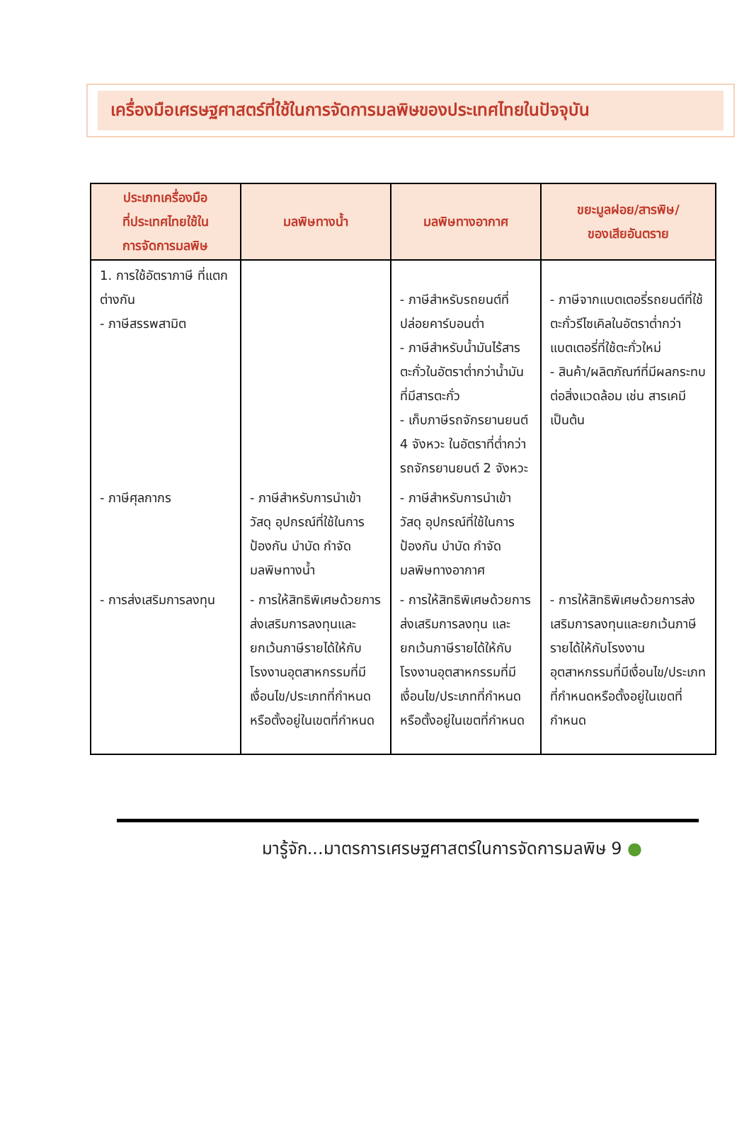เครื่องมือเศรษฐศาสตร์ที่ใช้ในการจัดการมลพิษของประเทศไทยในปัจจุบัน
| ประเภทเครื่องมือ ที่ประเทศไทยใช้ใน การจัดการมลพิษ | มลพิษทางน้ำ | มลพิษทางอากาศ | ขยะมูลฝอย/สารพิษ/ ของเสียอันตราย |
| --- | --- | --- | --- |
| 1. การใช้อัตราภาษี ที่แตกต่างกัน - ภาษีสรรพสามิต | | - ภาษีสำหรับรถยนต์ที่ปล่อยคาร์บอนต่ำ - ภาษีสำหรับน้ำมันไร้สารตะกั่วในอัตราต่ำกว่าน้ำมันที่มีสารตะกั่ว - เก็บภาษีรถจักรยานยนต์ 4 จังหวะ ในอัตราที่ต่ำกว่ารถจักรยานยนต์ 2 จังหวะ | - ภาษีจากแบตเตอรี่รถยนต์ที่ใช้ตะกั่วรีไซเคิลในอัตราต่ำกว่าแบตเตอรี่ที่ใช้ตะกั่วใหม่ - สินค้า/ผลิตภัณฑ์ที่มีผลกระทบต่อสิ่งแวดล้อม เช่น สารเคมี เป็นต้น |
| - ภาษีศุลกากร | - ภาษีสำหรับการนำเข้าวัสดุ อุปกรณ์ที่ใช้ในการป้องกัน บำบัด กำจัดมลพิษทางน้ำ | - ภาษีสำหรับการนำเข้าวัสดุ อุปกรณ์ที่ใช้ในการป้องกัน บำบัด กำจัดมลพิษทางอากาศ | |
| - การส่งเสริมการลงทุน | - การให้สิทธิพิเศษด้วยการส่งเสริมการลงทุนและยกเว้นภาษีรายได้ให้กับโรงงานอุตสาหกรรมที่มีเงื่อนไข/ประเภทที่กำหนดหรือตั้งอยู่ในเขตที่กำหนด | - การให้สิทธิพิเศษด้วยการส่งเสริมการลงทุน และยกเว้นภาษีรายได้ให้กับโรงงานอุตสาหกรรมที่มีเงื่อนไข/ประเภทที่กำหนดหรือตั้งอยู่ในเขตที่กำหนด | - การให้สิทธิพิเศษด้วยการส่งเสริมการลงทุนและยกเว้นภาษีรายได้ให้กับโรงงานอุตสาหกรรมที่มีเงื่อนไข/ประเภทที่กำหนดหรือตั้งอยู่ในเขตที่กำหนด |
มารู้จัก...มาตรการเศรษฐศาสตร์ในการจัดการมลพิษ 9 ●